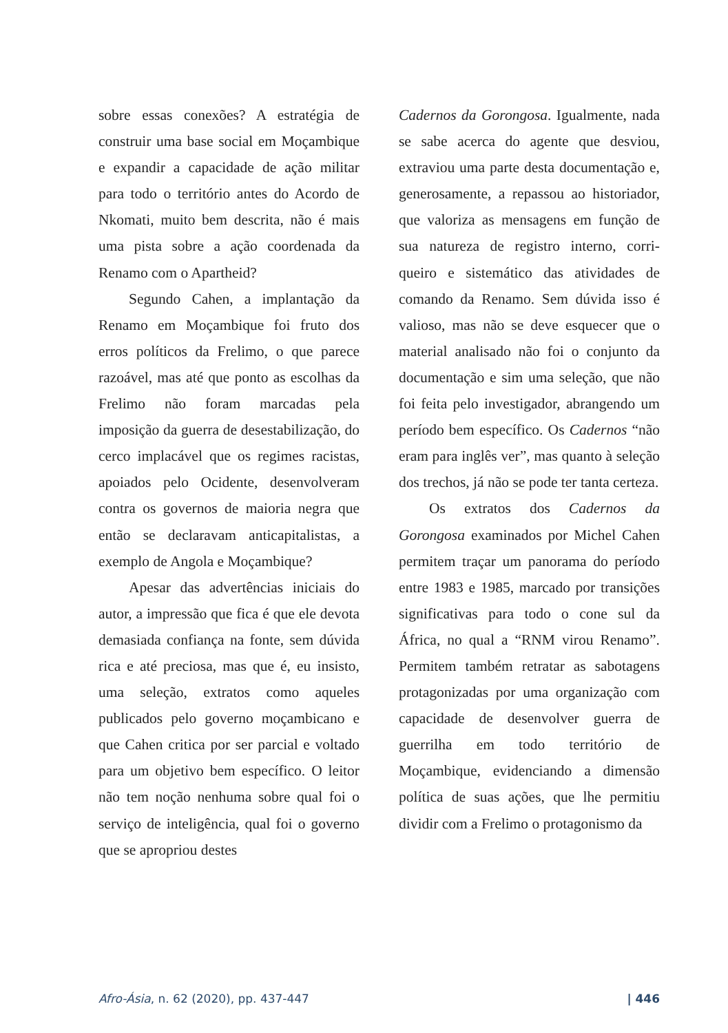sobre essas conexões? A estratégia de construir uma base social em Moçambique e expandir a capacidade de ação militar para todo o território antes do Acordo de Nkomati, muito bem descrita, não é mais uma pista sobre a ação coordenada da Renamo com o Apartheid?
Segundo Cahen, a implantação da Renamo em Moçambique foi fruto dos erros políticos da Frelimo, o que parece razoável, mas até que ponto as escolhas da Frelimo não foram marcadas pela imposição da guerra de desestabilização, do cerco implacável que os regimes racistas, apoiados pelo Ocidente, desenvolveram contra os governos de maioria negra que então se declaravam anticapitalistas, a exemplo de Angola e Moçambique?
Apesar das advertências iniciais do autor, a impressão que fica é que ele devota demasiada confiança na fonte, sem dúvida rica e até preciosa, mas que é, eu insisto, uma seleção, extratos como aqueles publicados pelo governo moçambicano e que Cahen critica por ser parcial e voltado para um objetivo bem específico. O leitor não tem noção nenhuma sobre qual foi o serviço de inteligência, qual foi o governo que se apropriou destes
Cadernos da Gorongosa. Igualmente, nada se sabe acerca do agente que desviou, extraviou uma parte desta documentação e, generosamente, a repassou ao historiador, que valoriza as mensagens em função de sua natureza de registro interno, corri-queiro e sistemático das atividades de comando da Renamo. Sem dúvida isso é valioso, mas não se deve esquecer que o material analisado não foi o conjunto da documentação e sim uma seleção, que não foi feita pelo investigador, abrangendo um período bem específico. Os Cadernos “não eram para inglês ver”, mas quanto à seleção dos trechos, já não se pode ter tanta certeza.
Os extratos dos Cadernos da Gorongosa examinados por Michel Cahen permitem traçar um panorama do período entre 1983 e 1985, marcado por transições significativas para todo o cone sul da África, no qual a “RNM virou Renamo”. Permitem também retratar as sabotagens protagonizadas por uma organização com capacidade de desenvolver guerra de guerrilha em todo território de Moçambique, evidenciando a dimensão política de suas ações, que lhe permitiu dividir com a Frelimo o protagonismo da
Afro-Ásia, n. 62 (2020), pp. 437-447 | 446